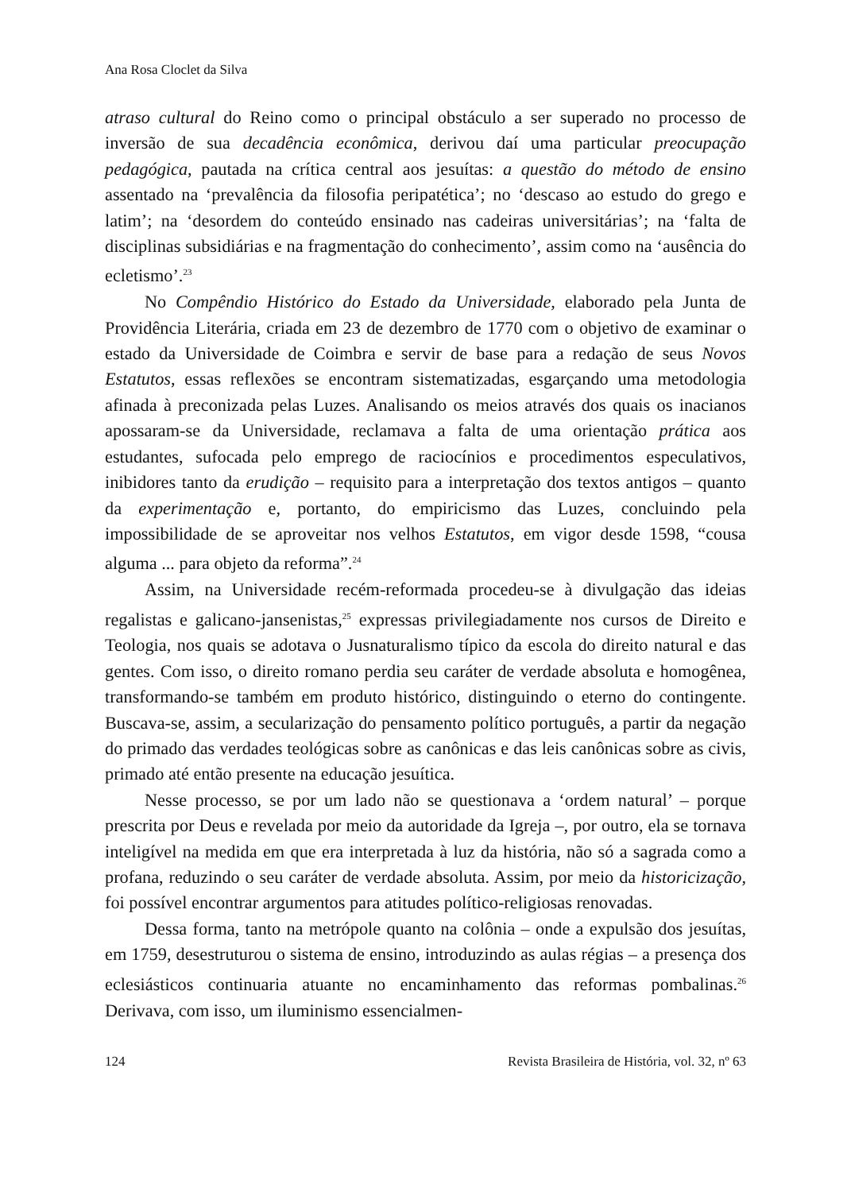Ana Rosa Cloclet da Silva
atraso cultural do Reino como o principal obstáculo a ser superado no processo de inversão de sua decadência econômica, derivou daí uma particular preocupação pedagógica, pautada na crítica central aos jesuítas: a questão do método de ensino assentado na ‘prevalência da filosofia peripatética’; no ‘descaso ao estudo do grego e latim’; na ‘desordem do conteúdo ensinado nas cadeiras universitárias’; na ‘falta de disciplinas subsidiárias e na fragmentação do conhecimento’, assim como na ‘ausência do ecletismo’.<sup>23</sup>
No Compêndio Histórico do Estado da Universidade, elaborado pela Junta de Providência Literária, criada em 23 de dezembro de 1770 com o objetivo de examinar o estado da Universidade de Coimbra e servir de base para a redação de seus Novos Estatutos, essas reflexões se encontram sistematizadas, esgarçando uma metodologia afinada à preconizada pelas Luzes. Analisando os meios através dos quais os inacianos apossaram-se da Universidade, reclamava a falta de uma orientação prática aos estudantes, sufocada pelo emprego de raciocínios e procedimentos especulativos, inibidores tanto da erudição – requisito para a interpretação dos textos antigos – quanto da experimentação e, portanto, do empiricismo das Luzes, concluindo pela impossibilidade de se aproveitar nos velhos Estatutos, em vigor desde 1598, “cousa alguma ... para objeto da reforma”.<sup>24</sup>
Assim, na Universidade recém-reformada procedeu-se à divulgação das ideias regalistas e galicano-jansenistas,<sup>25</sup> expressas privilegiadamente nos cursos de Direito e Teologia, nos quais se adotava o Jusnaturalismo típico da escola do direito natural e das gentes. Com isso, o direito romano perdia seu caráter de verdade absoluta e homogênea, transformando-se também em produto histórico, distinguindo o eterno do contingente. Buscava-se, assim, a secularização do pensamento político português, a partir da negação do primado das verdades teológicas sobre as canônicas e das leis canônicas sobre as civis, primado até então presente na educação jesuítica.
Nesse processo, se por um lado não se questionava a ‘ordem natural’ – porque prescrita por Deus e revelada por meio da autoridade da Igreja –, por outro, ela se tornava inteligível na medida em que era interpretada à luz da história, não só a sagrada como a profana, reduzindo o seu caráter de verdade absoluta. Assim, por meio da historicização, foi possível encontrar argumentos para atitudes político-religiosas renovadas.
Dessa forma, tanto na metrópole quanto na colônia – onde a expulsão dos jesuítas, em 1759, desestruturou o sistema de ensino, introduzindo as aulas régias – a presença dos eclesiásticos continuaria atuante no encaminhamento das reformas pombalinas.<sup>26</sup> Derivava, com isso, um iluminismo essencialmen-
124 Revista Brasileira de História, vol. 32, nº 63